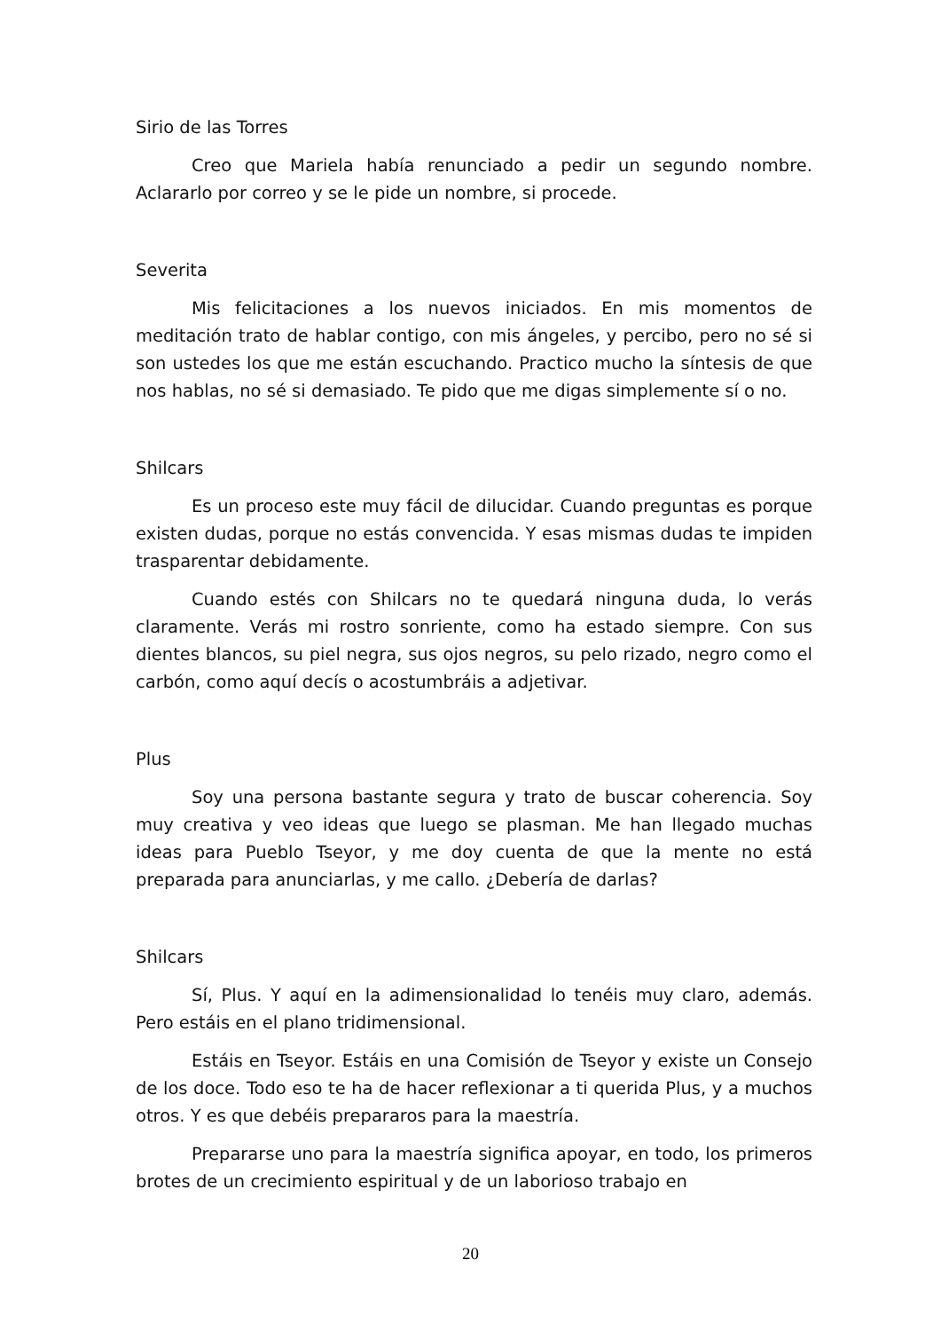Sirio de las Torres
Creo que Mariela había renunciado a pedir un segundo nombre. Aclararlo por correo y se le pide un nombre, si procede.
Severita
Mis felicitaciones a los nuevos iniciados. En mis momentos de meditación trato de hablar contigo, con mis ángeles, y percibo, pero no sé si son ustedes los que me están escuchando. Practico mucho la síntesis de que nos hablas, no sé si demasiado. Te pido que me digas simplemente sí o no.
Shilcars
Es un proceso este muy fácil de dilucidar. Cuando preguntas es porque existen dudas, porque no estás convencida. Y esas mismas dudas te impiden trasparentar debidamente.
Cuando estés con Shilcars no te quedará ninguna duda, lo verás claramente. Verás mi rostro sonriente, como ha estado siempre. Con sus dientes blancos, su piel negra, sus ojos negros, su pelo rizado, negro como el carbón, como aquí decís o acostumbráis a adjetivar.
Plus
Soy una persona bastante segura y trato de buscar coherencia. Soy muy creativa y veo ideas que luego se plasman. Me han llegado muchas ideas para Pueblo Tseyor, y me doy cuenta de que la mente no está preparada para anunciarlas, y me callo. ¿Debería de darlas?
Shilcars
Sí, Plus. Y aquí en la adimensionalidad lo tenéis muy claro, además. Pero estáis en el plano tridimensional.
Estáis en Tseyor. Estáis en una Comisión de Tseyor y existe un Consejo de los doce. Todo eso te ha de hacer reflexionar a ti querida Plus, y a muchos otros. Y es que debéis prepararos para la maestría.
Prepararse uno para la maestría significa apoyar, en todo, los primeros brotes de un crecimiento espiritual y de un laborioso trabajo en
20